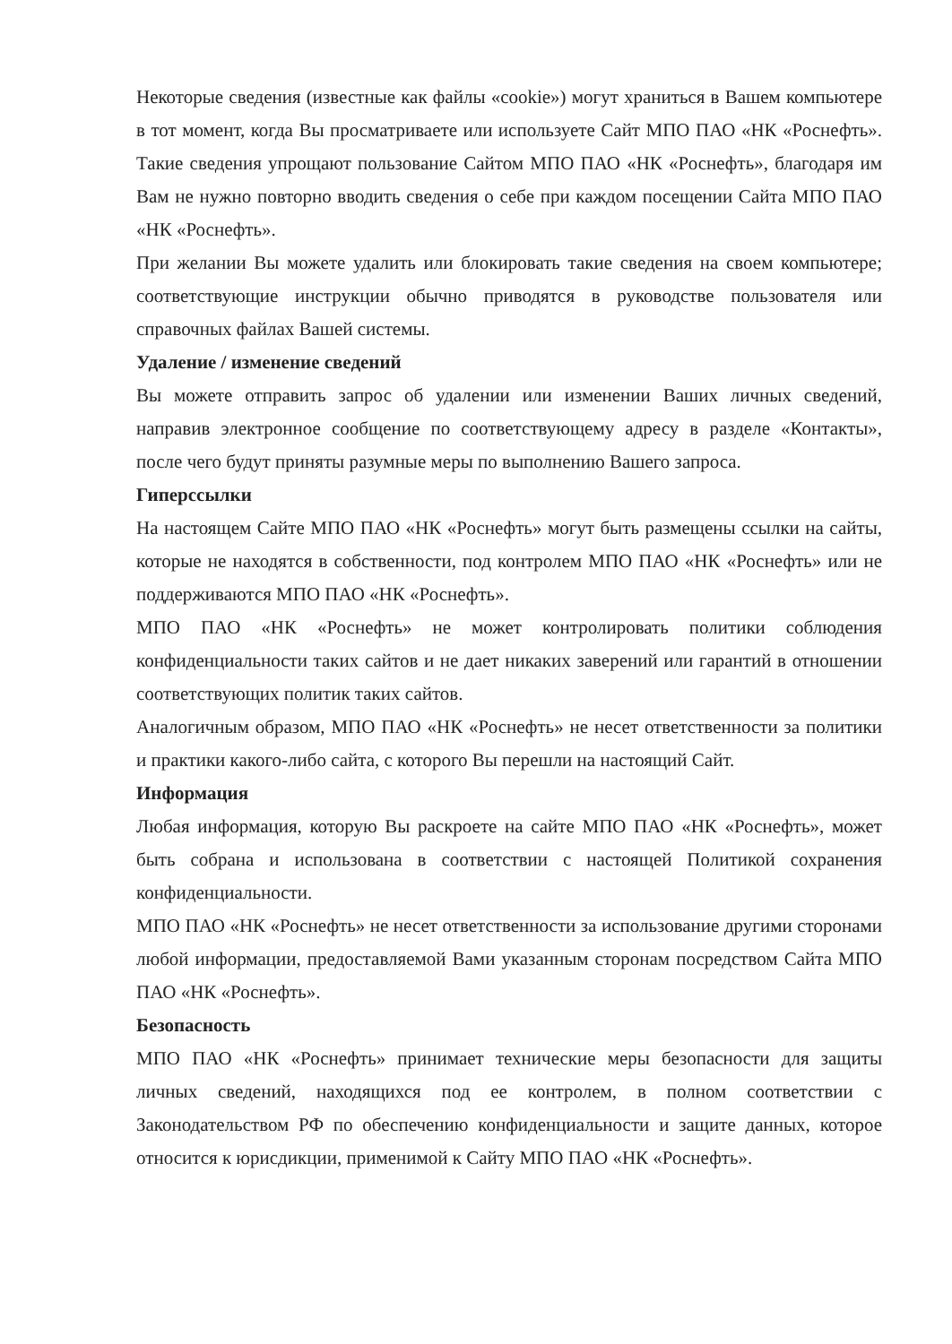Некоторые сведения (известные как файлы «cookie») могут храниться в Вашем компьютере в тот момент, когда Вы просматриваете или используете Сайт МПО ПАО «НК «Роснефть». Такие сведения упрощают пользование Сайтом МПО ПАО «НК «Роснефть», благодаря им Вам не нужно повторно вводить сведения о себе при каждом посещении Сайта МПО ПАО «НК «Роснефть».
При желании Вы можете удалить или блокировать такие сведения на своем компьютере; соответствующие инструкции обычно приводятся в руководстве пользователя или справочных файлах Вашей системы.
Удаление / изменение сведений
Вы можете отправить запрос об удалении или изменении Ваших личных сведений, направив электронное сообщение по соответствующему адресу в разделе «Контакты», после чего будут приняты разумные меры по выполнению Вашего запроса.
Гиперссылки
На настоящем Сайте МПО ПАО «НК «Роснефть» могут быть размещены ссылки на сайты, которые не находятся в собственности, под контролем МПО ПАО «НК «Роснефть» или не поддерживаются МПО ПАО «НК «Роснефть».
МПО ПАО «НК «Роснефть» не может контролировать политики соблюдения конфиденциальности таких сайтов и не дает никаких заверений или гарантий в отношении соответствующих политик таких сайтов.
Аналогичным образом, МПО ПАО «НК «Роснефть» не несет ответственности за политики и практики какого-либо сайта, с которого Вы перешли на настоящий Сайт.
Информация
Любая информация, которую Вы раскроете на сайте МПО ПАО «НК «Роснефть», может быть собрана и использована в соответствии с настоящей Политикой сохранения конфиденциальности.
МПО ПАО «НК «Роснефть» не несет ответственности за использование другими сторонами любой информации, предоставляемой Вами указанным сторонам посредством Сайта МПО ПАО «НК «Роснефть».
Безопасность
МПО ПАО «НК «Роснефть» принимает технические меры безопасности для защиты личных сведений, находящихся под ее контролем, в полном соответствии с Законодательством РФ по обеспечению конфиденциальности и защите данных, которое относится к юрисдикции, применимой к Сайту МПО ПАО «НК «Роснефть».